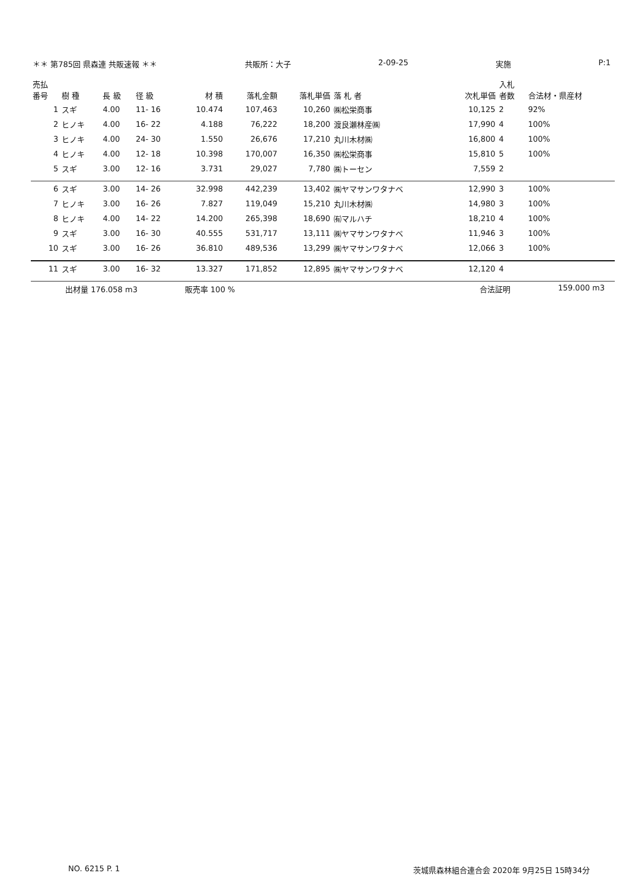＊＊ 第785回 県森連 共販速報 ＊＊ 共販所：大子 2-09-25 実施 P:1
| 売払 番号 | 樹 種 | 長 級 | 径 級 | 材 積 | 落札金額 | 落札単価 | 落 札 者 | 次札単価 | 入札 者数 | 合法材・県産材 |
| --- | --- | --- | --- | --- | --- | --- | --- | --- | --- | --- |
| 1 | スギ | 4.00 | 11- 16 | 10.474 | 107,463 | 10,260 | ㈱松栄商事 | 10,125 | 2 | 92% |
| 2 | ヒノキ | 4.00 | 16- 22 | 4.188 | 76,222 | 18,200 | 渡良瀬林産㈱ | 17,990 | 4 | 100% |
| 3 | ヒノキ | 4.00 | 24- 30 | 1.550 | 26,676 | 17,210 | 丸川木材㈱ | 16,800 | 4 | 100% |
| 4 | ヒノキ | 4.00 | 12- 18 | 10.398 | 170,007 | 16,350 | ㈱松栄商事 | 15,810 | 5 | 100% |
| 5 | スギ | 3.00 | 12- 16 | 3.731 | 29,027 | 7,780 | ㈱トーセン | 7,559 | 2 | |
| 6 | スギ | 3.00 | 14- 26 | 32.998 | 442,239 | 13,402 | ㈱ヤマサンワタナベ | 12,990 | 3 | 100% |
| 7 | ヒノキ | 3.00 | 16- 26 | 7.827 | 119,049 | 15,210 | 丸川木材㈱ | 14,980 | 3 | 100% |
| 8 | ヒノキ | 4.00 | 14- 22 | 14.200 | 265,398 | 18,690 | ㈲マルハチ | 18,210 | 4 | 100% |
| 9 | スギ | 3.00 | 16- 30 | 40.555 | 531,717 | 13,111 | ㈱ヤマサンワタナベ | 11,946 | 3 | 100% |
| 10 | スギ | 3.00 | 16- 26 | 36.810 | 489,536 | 13,299 | ㈱ヤマサンワタナベ | 12,066 | 3 | 100% |
| 11 | スギ | 3.00 | 16- 32 | 13.327 | 171,852 | 12,895 | ㈱ヤマサンワタナベ | 12,120 | 4 | |
出材量 176.058 m3 販売率 100 % 合法証明 159.000 m3
NO. 6215 P. 1 茨城県森林組合連合会 2020年 9月25日 15時34分